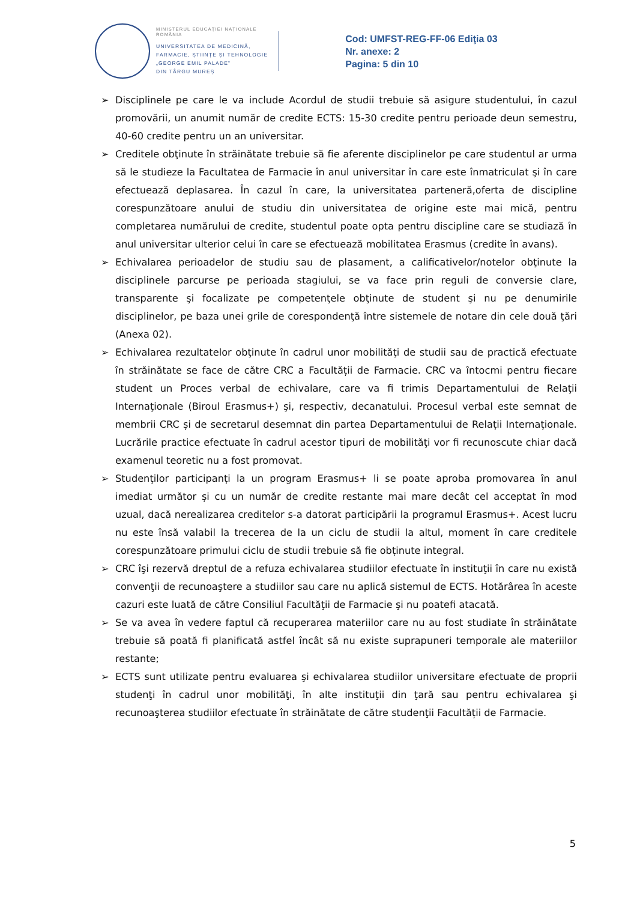MINISTERUL EDUCAȚIEI NAȚIONALE
ROMÂNIA
UNIVERSITATEA DE MEDICINĂ,
FARMACIE, ȘTIINȚE ȘI TEHNOLOGIE
„GEORGE EMIL PALADE”
DIN TÂRGU MUREȘ
Cod: UMFST-REG-FF-06 Ediţia 03
Nr. anexe: 2
Pagina: 5 din 10
➢ Disciplinele pe care le va include Acordul de studii trebuie să asigure studentului, în cazul promovării, un anumit număr de credite ECTS: 15-30 credite pentru perioade deun semestru, 40-60 credite pentru un an universitar.
➢ Creditele obţinute în străinătate trebuie să fie aferente disciplinelor pe care studentul ar urma să le studieze la Facultatea de Farmacie în anul universitar în care este înmatriculat şi în care efectuează deplasarea. În cazul în care, la universitatea parteneră,oferta de discipline corespunzătoare anului de studiu din universitatea de origine este mai mică, pentru completarea numărului de credite, studentul poate opta pentru discipline care se studiază în anul universitar ulterior celui în care se efectuează mobilitatea Erasmus (credite în avans).
➢ Echivalarea perioadelor de studiu sau de plasament, a calificativelor/notelor obţinute la disciplinele parcurse pe perioada stagiului, se va face prin reguli de conversie clare, transparente şi focalizate pe competenţele obţinute de student şi nu pe denumirile disciplinelor, pe baza unei grile de corespondenţă între sistemele de notare din cele două ţări (Anexa 02).
➢ Echivalarea rezultatelor obţinute în cadrul unor mobilităţi de studii sau de practică efectuate în străinătate se face de către CRC a Facultății de Farmacie. CRC va întocmi pentru fiecare student un Proces verbal de echivalare, care va fi trimis Departamentului de Relaţii Internaţionale (Biroul Erasmus+) şi, respectiv, decanatului. Procesul verbal este semnat de membrii CRC și de secretarul desemnat din partea Departamentului de Relații Internaționale. Lucrările practice efectuate în cadrul acestor tipuri de mobilităţi vor fi recunoscute chiar dacă examenul teoretic nu a fost promovat.
➢ Studenților participanți la un program Erasmus+ li se poate aproba promovarea în anul imediat următor și cu un număr de credite restante mai mare decât cel acceptat în mod uzual, dacă nerealizarea creditelor s-a datorat participării la programul Erasmus+. Acest lucru nu este însă valabil la trecerea de la un ciclu de studii la altul, moment în care creditele corespunzătoare primului ciclu de studii trebuie să fie obținute integral.
➢ CRC îşi rezervă dreptul de a refuza echivalarea studiilor efectuate în instituţii în care nu există convenţii de recunoaştere a studiilor sau care nu aplică sistemul de ECTS. Hotărârea în aceste cazuri este luată de către Consiliul Facultăţii de Farmacie şi nu poatefi atacată.
➢ Se va avea în vedere faptul că recuperarea materiilor care nu au fost studiate în străinătate trebuie să poată fi planificată astfel încât să nu existe suprapuneri temporale ale materiilor restante;
➢ ECTS sunt utilizate pentru evaluarea şi echivalarea studiilor universitare efectuate de proprii studenţi în cadrul unor mobilităţi, în alte instituţii din ţară sau pentru echivalarea şi recunoaşterea studiilor efectuate în străinătate de către studenţii Facultății de Farmacie.
5